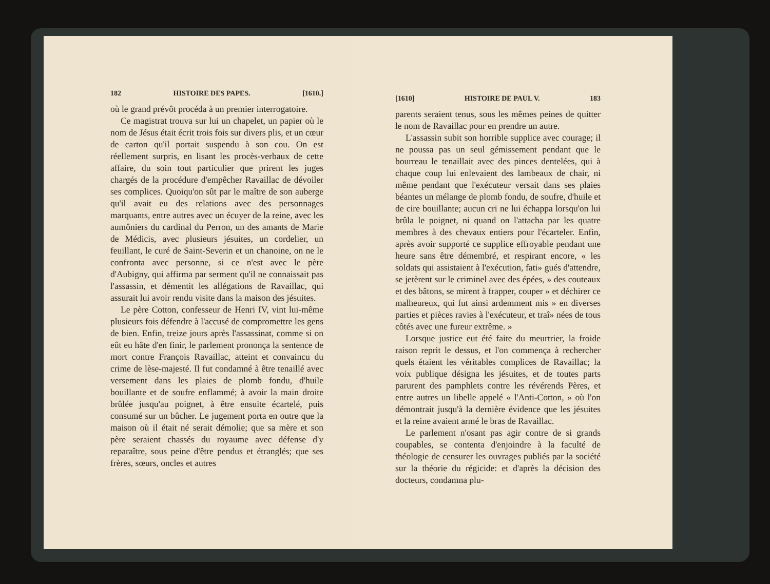182 HISTOIRE DES PAPES. [1610.]
où le grand prévôt procéda à un premier interrogatoire.
Ce magistrat trouva sur lui un chapelet, un papier où le nom de Jésus était écrit trois fois sur divers plis, et un cœur de carton qu'il portait suspendu à son cou. On est réellement surpris, en lisant les procès-verbaux de cette affaire, du soin tout particulier que prirent les juges chargés de la procédure d'empêcher Ravaillac de dévoiler ses complices. Quoiqu'on sût par le maître de son auberge qu'il avait eu des relations avec des personnages marquants, entre autres avec un écuyer de la reine, avec les aumôniers du cardinal du Perron, un des amants de Marie de Médicis, avec plusieurs jésuites, un cordelier, un feuillant, le curé de Saint-Severin et un chanoine, on ne le confronta avec personne, si ce n'est avec le père d'Aubigny, qui affirma par serment qu'il ne connaissait pas l'assassin, et démentit les allégations de Ravaillac, qui assurait lui avoir rendu visite dans la maison des jésuites.
Le père Cotton, confesseur de Henri IV, vint lui-même plusieurs fois défendre à l'accusé de compromettre les gens de bien. Enfin, treize jours après l'assassinat, comme si on eût eu hâte d'en finir, le parlement prononça la sentence de mort contre François Ravaillac, atteint et convaincu du crime de lèse-majesté. Il fut condamné à être tenaillé avec versement dans les plaies de plomb fondu, d'huile bouillante et de soufre enflammé; à avoir la main droite brûlée jusqu'au poignet, à être ensuite écartelé, puis consumé sur un bûcher. Le jugement porta en outre que la maison où il était né serait démolie; que sa mère et son père seraient chassés du royaume avec défense d'y reparaître, sous peine d'être pendus et étranglés; que ses frères, sœurs, oncles et autres
[1610] HISTOIRE DE PAUL V. 183
parents seraient tenus, sous les mêmes peines de quitter le nom de Ravaillac pour en prendre un autre.
L'assassin subit son horrible supplice avec courage; il ne poussa pas un seul gémissement pendant que le bourreau le tenaillait avec des pinces dentelées, qui à chaque coup lui enlevaient des lambeaux de chair, ni même pendant que l'exécuteur versait dans ses plaies béantes un mélange de plomb fondu, de soufre, d'huile et de cire bouillante; aucun cri ne lui échappa lorsqu'on lui brûla le poignet, ni quand on l'attacha par les quatre membres à des chevaux entiers pour l'écarteler. Enfin, après avoir supporté ce supplice effroyable pendant une heure sans être démembré, et respirant encore, « les soldats qui assistaient à l'exécution, fati» gués d'attendre, se jetèrent sur le criminel avec des épées, » des couteaux et des bâtons, se mirent à frapper, couper » et déchirer ce malheureux, qui fut ainsi ardemment mis » en diverses parties et pièces ravies à l'exécuteur, et traî» nées de tous côtés avec une fureur extrême. »
Lorsque justice eut été faite du meurtrier, la froide raison reprit le dessus, et l'on commença à rechercher quels étaient les véritables complices de Ravaillac; la voix publique désigna les jésuites, et de toutes parts parurent des pamphlets contre les révérends Pères, et entre autres un libelle appelé « l'Anti-Cotton, » où l'on démontrait jusqu'à la dernière évidence que les jésuites et la reine avaient armé le bras de Ravaillac.
Le parlement n'osant pas agir contre de si grands coupables, se contenta d'enjoindre à la faculté de théologie de censurer les ouvrages publiés par la société sur la théorie du régicide: et d'après la décision des docteurs, condamna plu-